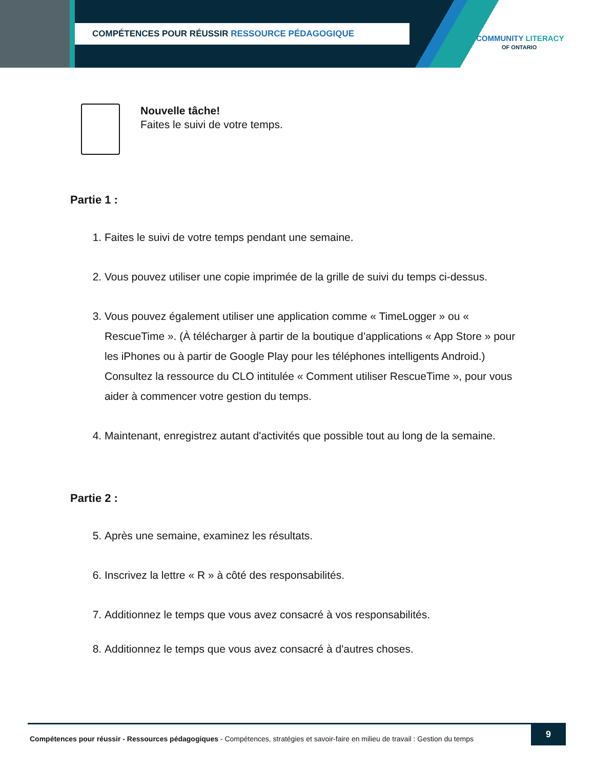COMPÉTENCES POUR RÉUSSIR RESSOURCE PÉDAGOGIQUE
COMMUNITY LITERACY
OF ONTARIO
Nouvelle tâche!
Faites le suivi de votre temps.
Partie 1 :
1. Faites le suivi de votre temps pendant une semaine.
2. Vous pouvez utiliser une copie imprimée de la grille de suivi du temps ci-dessus.
3. Vous pouvez également utiliser une application comme « TimeLogger » ou « RescueTime ». (À télécharger à partir de la boutique d’applications « App Store » pour les iPhones ou à partir de Google Play pour les téléphones intelligents Android.) Consultez la ressource du CLO intitulée « Comment utiliser RescueTime », pour vous aider à commencer votre gestion du temps.
4. Maintenant, enregistrez autant d'activités que possible tout au long de la semaine.
Partie 2 :
5. Après une semaine, examinez les résultats.
6. Inscrivez la lettre « R » à côté des responsabilités.
7. Additionnez le temps que vous avez consacré à vos responsabilités.
8. Additionnez le temps que vous avez consacré à d'autres choses.
Compétences pour réussir - Ressources pédagogiques - Compétences, stratégies et savoir-faire en milieu de travail : Gestion du temps
9